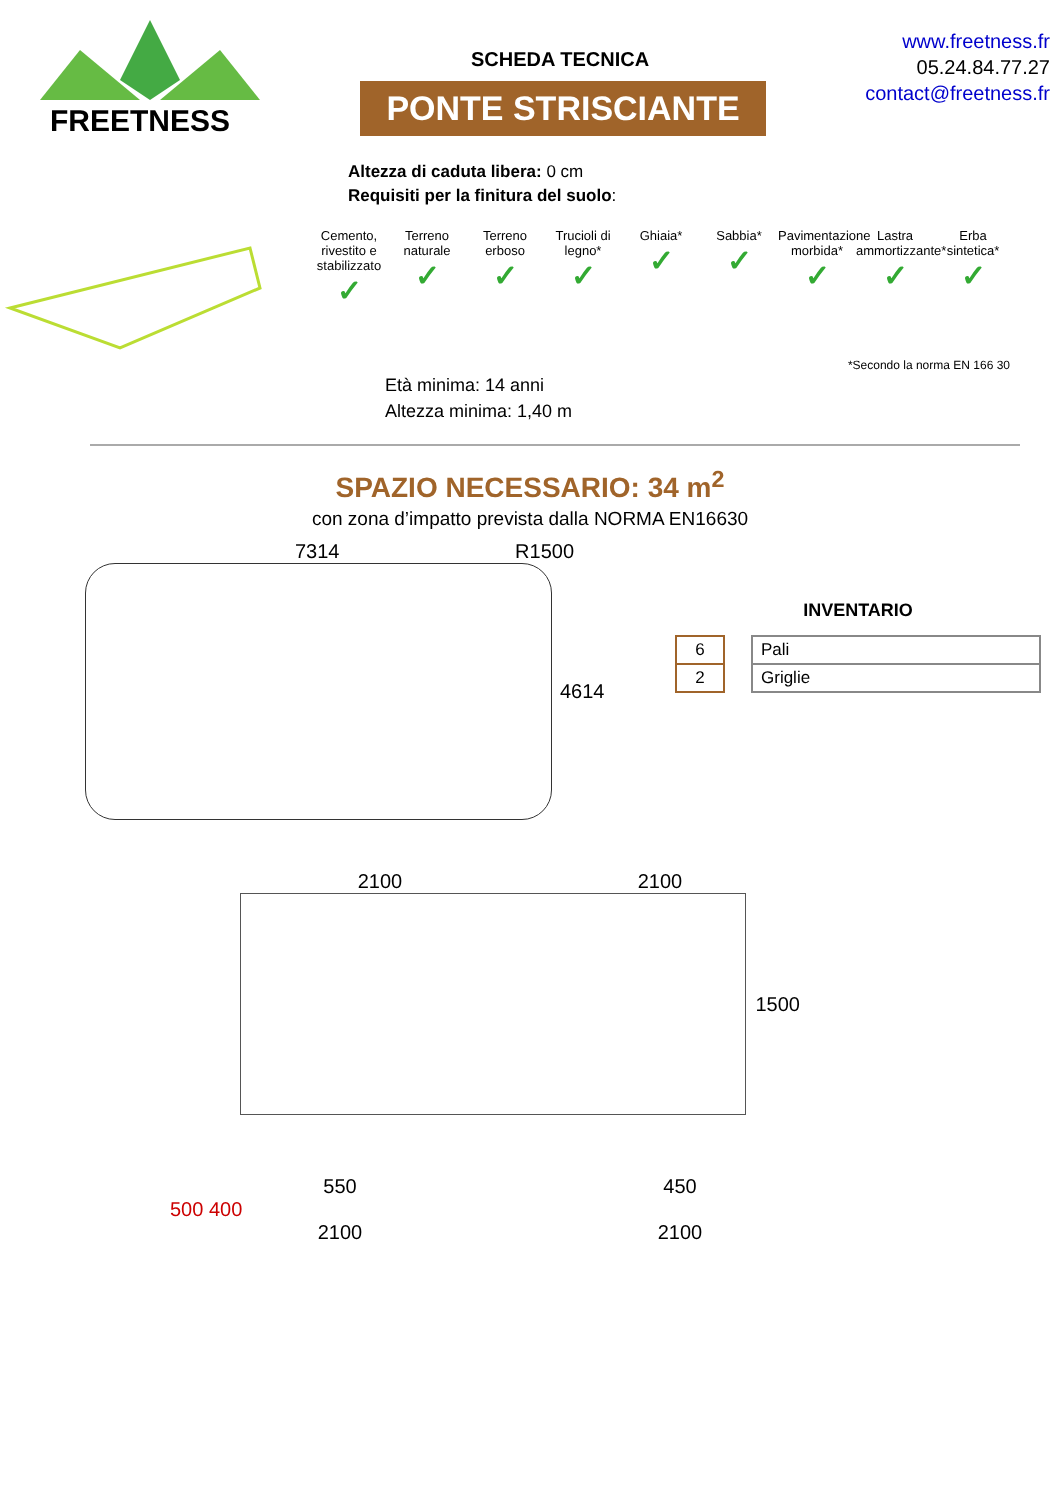FREETNESS
SCHEDA TECNICA
PONTE STRISCIANTE
www.freetness.fr
05.24.84.77.27
contact@freetness.fr
Altezza di caduta libera: 0 cm
Requisiti per la finitura del suolo:
Cemento, rivestito e stabilizzato
✓
Terreno naturale
✓
Terreno erboso
✓
Trucioli di legno*
✓
Ghiaia*
✓
Sabbia*
✓
Pavimentazione morbida*
✓
Lastra ammortizzante*
✓
Erba sintetica*
✓
*Secondo la norma EN 166 30
Età minima: 14 anni
Altezza minima: 1,40 m
SPAZIO NECESSARIO: 34 m<sup>2</sup>
con zona d’impatto prevista dalla NORMA EN16630
7314 R1500
4614
INVENTARIO
| 6 | | Pali |
| 2 | | Griglie |
2100 2100
1500
550 450
500 400
2100 2100